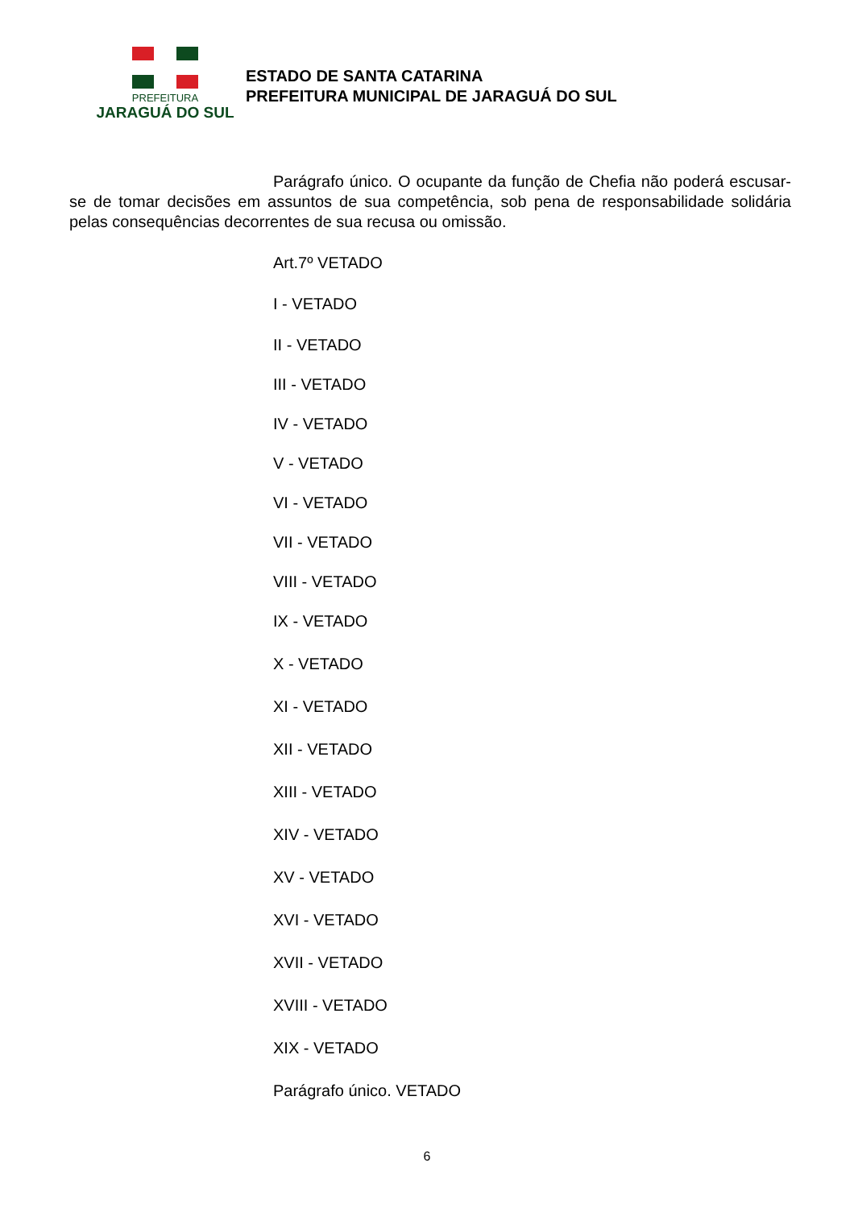PREFEITURA
JARAGUÁ DO SUL
ESTADO DE SANTA CATARINA
PREFEITURA MUNICIPAL DE JARAGUÁ DO SUL
Parágrafo único. O ocupante da função de Chefia não poderá escusar-se de tomar decisões em assuntos de sua competência, sob pena de responsabilidade solidária pelas consequências decorrentes de sua recusa ou omissão.
Art.7º VETADO
I - VETADO
II - VETADO
III - VETADO
IV - VETADO
V - VETADO
VI - VETADO
VII - VETADO
VIII - VETADO
IX - VETADO
X - VETADO
XI - VETADO
XII - VETADO
XIII - VETADO
XIV - VETADO
XV - VETADO
XVI - VETADO
XVII - VETADO
XVIII - VETADO
XIX - VETADO
Parágrafo único. VETADO
6